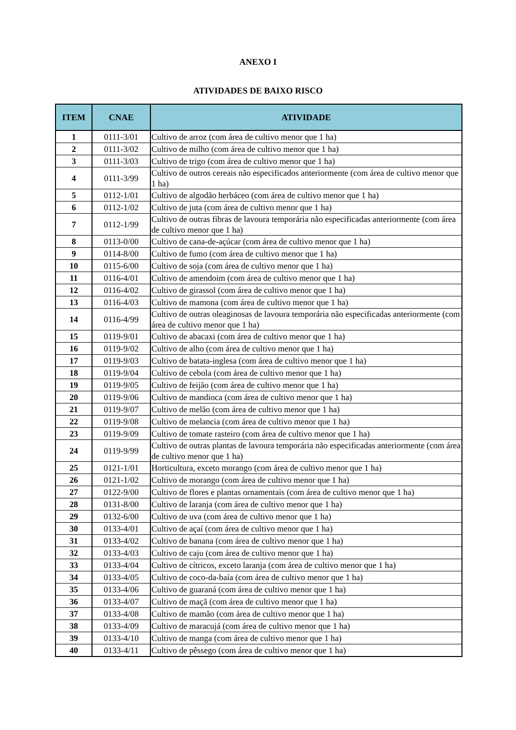ANEXO I
ATIVIDADES DE BAIXO RISCO
| ITEM | CNAE | ATIVIDADE |
| --- | --- | --- |
| 1 | 0111-3/01 | Cultivo de arroz (com área de cultivo menor que 1 ha) |
| 2 | 0111-3/02 | Cultivo de milho (com área de cultivo menor que 1 ha) |
| 3 | 0111-3/03 | Cultivo de trigo (com área de cultivo menor que 1 ha) |
| 4 | 0111-3/99 | Cultivo de outros cereais não especificados anteriormente (com área de cultivo menor que 1 ha) |
| 5 | 0112-1/01 | Cultivo de algodão herbáceo (com área de cultivo menor que 1 ha) |
| 6 | 0112-1/02 | Cultivo de juta (com área de cultivo menor que 1 ha) |
| 7 | 0112-1/99 | Cultivo de outras fibras de lavoura temporária não especificadas anteriormente (com área de cultivo menor que 1 ha) |
| 8 | 0113-0/00 | Cultivo de cana-de-açúcar (com área de cultivo menor que 1 ha) |
| 9 | 0114-8/00 | Cultivo de fumo (com área de cultivo menor que 1 ha) |
| 10 | 0115-6/00 | Cultivo de soja (com área de cultivo menor que 1 ha) |
| 11 | 0116-4/01 | Cultivo de amendoim (com área de cultivo menor que 1 ha) |
| 12 | 0116-4/02 | Cultivo de girassol (com área de cultivo menor que 1 ha) |
| 13 | 0116-4/03 | Cultivo de mamona (com área de cultivo menor que 1 ha) |
| 14 | 0116-4/99 | Cultivo de outras oleaginosas de lavoura temporária não especificadas anteriormente (com área de cultivo menor que 1 ha) |
| 15 | 0119-9/01 | Cultivo de abacaxi (com área de cultivo menor que 1 ha) |
| 16 | 0119-9/02 | Cultivo de alho (com área de cultivo menor que 1 ha) |
| 17 | 0119-9/03 | Cultivo de batata-inglesa (com área de cultivo menor que 1 ha) |
| 18 | 0119-9/04 | Cultivo de cebola (com área de cultivo menor que 1 ha) |
| 19 | 0119-9/05 | Cultivo de feijão (com área de cultivo menor que 1 ha) |
| 20 | 0119-9/06 | Cultivo de mandioca (com área de cultivo menor que 1 ha) |
| 21 | 0119-9/07 | Cultivo de melão (com área de cultivo menor que 1 ha) |
| 22 | 0119-9/08 | Cultivo de melancia (com área de cultivo menor que 1 ha) |
| 23 | 0119-9/09 | Cultivo de tomate rasteiro (com área de cultivo menor que 1 ha) |
| 24 | 0119-9/99 | Cultivo de outras plantas de lavoura temporária não especificadas anteriormente (com área de cultivo menor que 1 ha) |
| 25 | 0121-1/01 | Horticultura, exceto morango (com área de cultivo menor que 1 ha) |
| 26 | 0121-1/02 | Cultivo de morango (com área de cultivo menor que 1 ha) |
| 27 | 0122-9/00 | Cultivo de flores e plantas ornamentais (com área de cultivo menor que 1 ha) |
| 28 | 0131-8/00 | Cultivo de laranja (com área de cultivo menor que 1 ha) |
| 29 | 0132-6/00 | Cultivo de uva (com área de cultivo menor que 1 ha) |
| 30 | 0133-4/01 | Cultivo de açaí (com área de cultivo menor que 1 ha) |
| 31 | 0133-4/02 | Cultivo de banana (com área de cultivo menor que 1 ha) |
| 32 | 0133-4/03 | Cultivo de caju (com área de cultivo menor que 1 ha) |
| 33 | 0133-4/04 | Cultivo de cítricos, exceto laranja (com área de cultivo menor que 1 ha) |
| 34 | 0133-4/05 | Cultivo de coco-da-baía (com área de cultivo menor que 1 ha) |
| 35 | 0133-4/06 | Cultivo de guaraná (com área de cultivo menor que 1 ha) |
| 36 | 0133-4/07 | Cultivo de maçã (com área de cultivo menor que 1 ha) |
| 37 | 0133-4/08 | Cultivo de mamão (com área de cultivo menor que 1 ha) |
| 38 | 0133-4/09 | Cultivo de maracujá (com área de cultivo menor que 1 ha) |
| 39 | 0133-4/10 | Cultivo de manga (com área de cultivo menor que 1 ha) |
| 40 | 0133-4/11 | Cultivo de pêssego (com área de cultivo menor que 1 ha) |